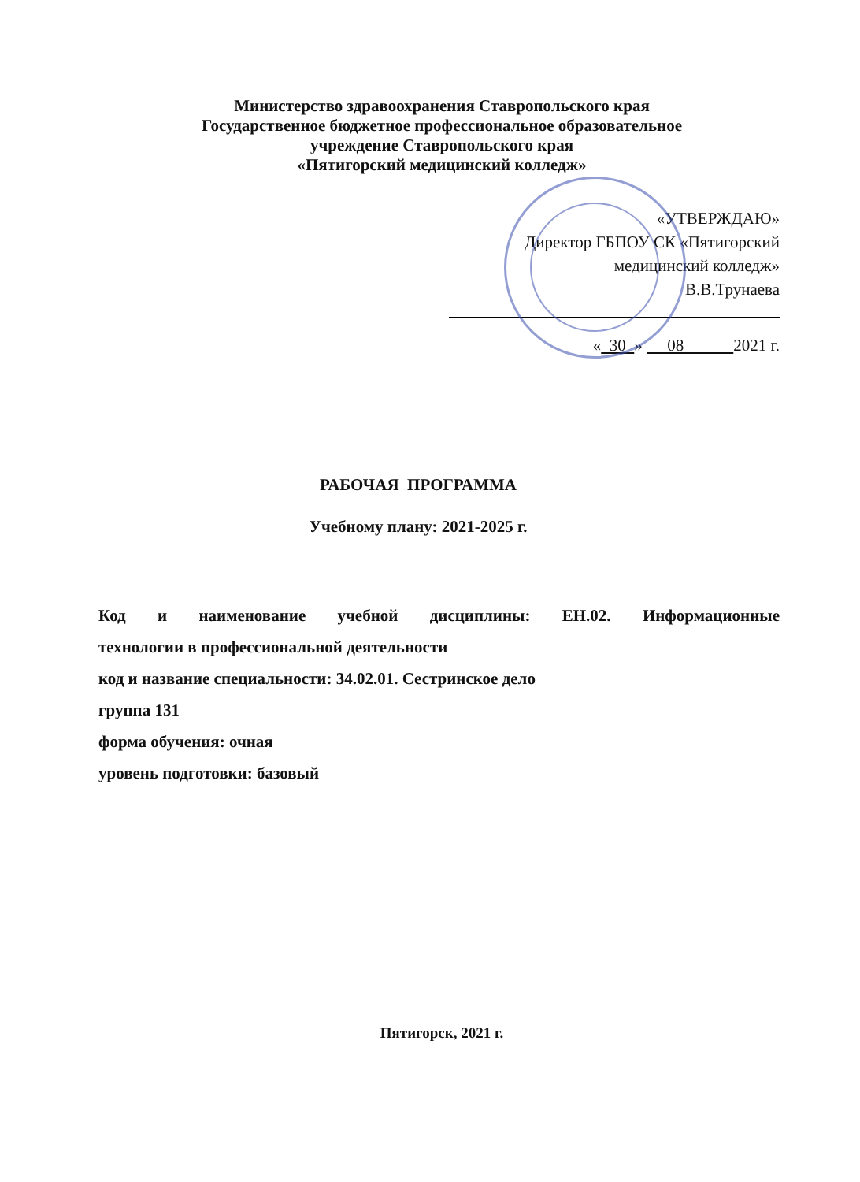Министерство здравоохранения Ставропольского края
Государственное бюджетное профессиональное образовательное
учреждение Ставропольского края
«Пятигорский медицинский колледж»
«УТВЕРЖДАЮ»
Директор ГБПОУ СК «Пятигорский
медицинский колледж»
В.В.Трунаева
« 30 » 08 2021 г.
РАБОЧАЯ ПРОГРАММА
Учебному плану: 2021-2025 г.
Код и наименование учебной дисциплины: ЕН.02. Информационные
технологии в профессиональной деятельности
код и название специальности: 34.02.01. Сестринское дело
группа 131
форма обучения: очная
уровень подготовки: базовый
Пятигорск, 2021 г.